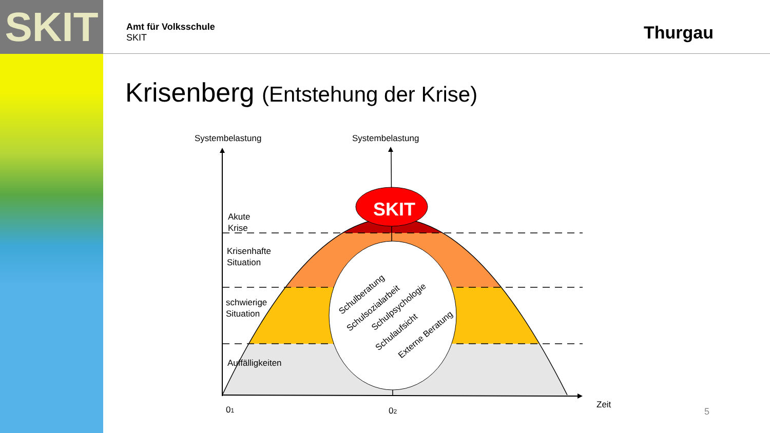SKIT
Amt für Volksschule
SKIT
Thurgau
Krisenberg (Entstehung der Krise)
SKIT
Schulberatung
Schulsozialarbeit
Schulpsychologie
Schulaufsicht
Externe Beratung
Systembelastung
Systembelastung
Akute
Krise
Krisenhafte
Situation
schwierige
Situation
Auffälligkeiten
01
02
Zeit
5